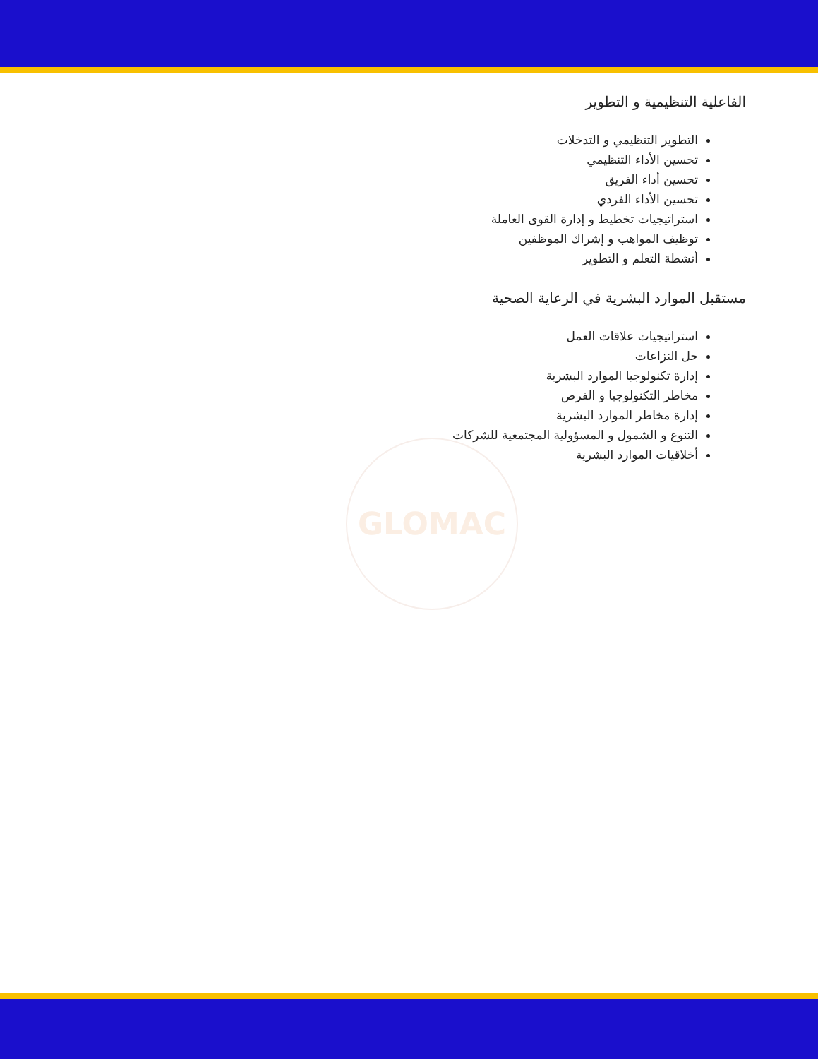GLOMAC
الفاعلية التنظيمية و التطوير
التطوير التنظيمي و التدخلات
تحسين الأداء التنظيمي
تحسين أداء الفريق
تحسين الأداء الفردي
استراتيجيات تخطيط و إدارة القوى العاملة
توظيف المواهب و إشراك الموظفين
أنشطة التعلم و التطوير
مستقبل الموارد البشرية في الرعاية الصحية
استراتيجيات علاقات العمل
حل النزاعات
إدارة تكنولوجيا الموارد البشرية
مخاطر التكنولوجيا و الفرص
إدارة مخاطر الموارد البشرية
التنوع و الشمول و المسؤولية المجتمعية للشركات
أخلاقيات الموارد البشرية